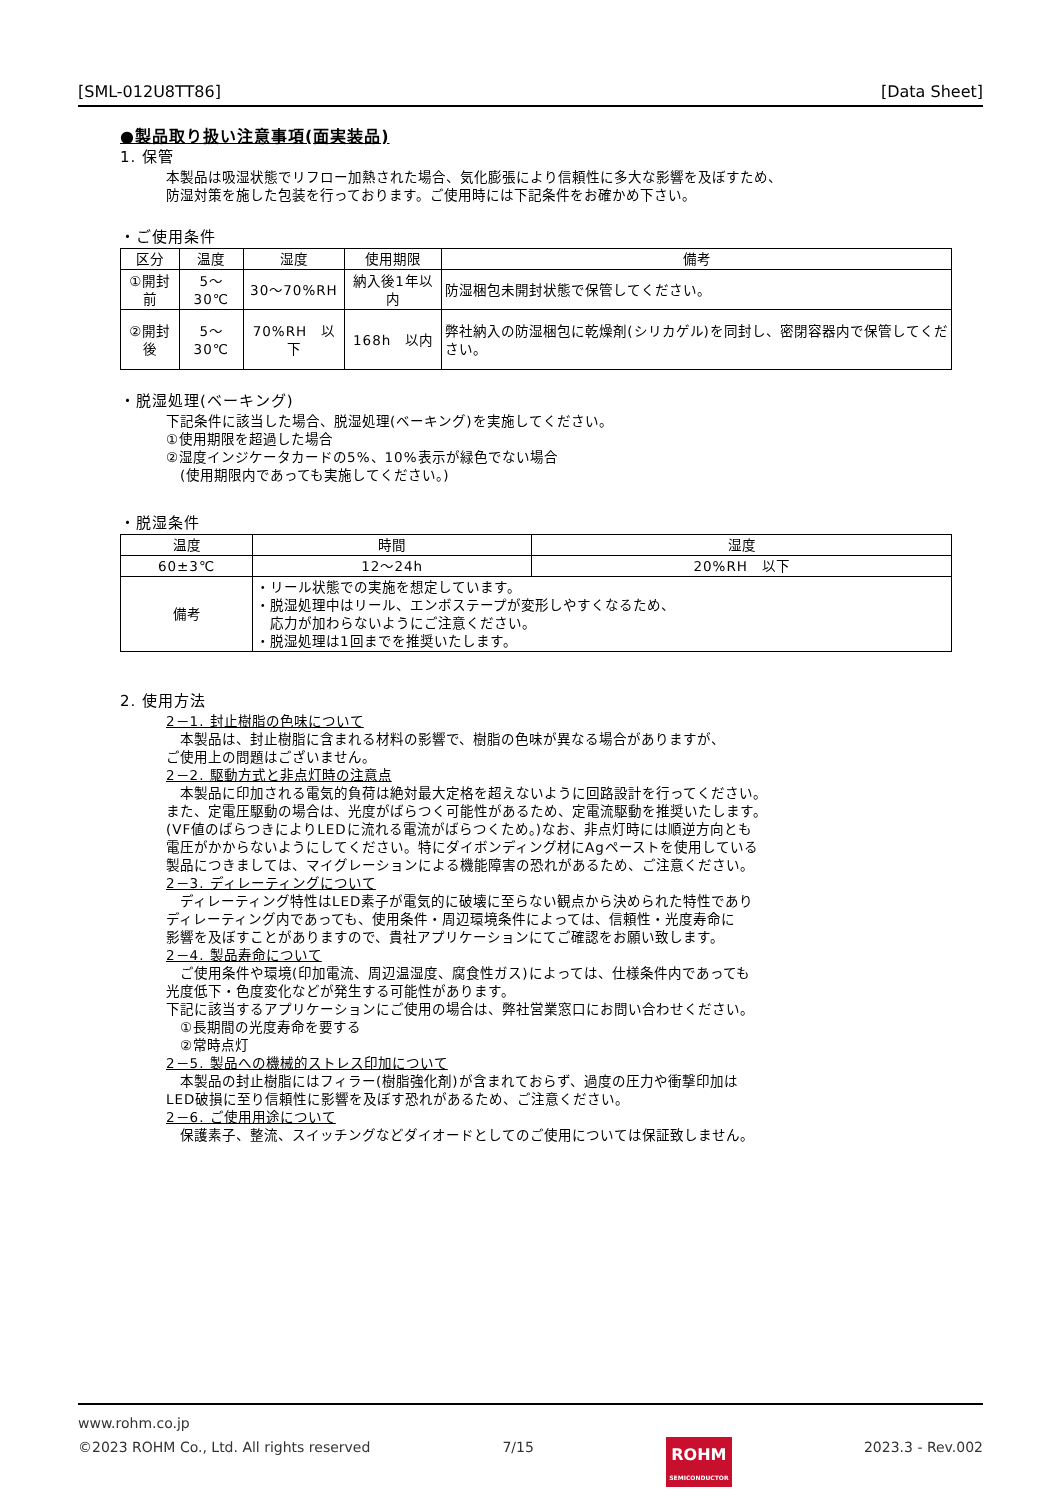[SML-012U8TT86] [Data Sheet]
●製品取り扱い注意事項(面実装品)
1. 保管
本製品は吸湿状態でリフロー加熱された場合、気化膨張により信頼性に多大な影響を及ぼすため、
防湿対策を施した包装を行っております。ご使用時には下記条件をお確かめ下さい。
・ご使用条件
| 区分 | 温度 | 湿度 | 使用期限 | 備考 |
| --- | --- | --- | --- | --- |
| ①開封前 | 5～30℃ | 30～70%RH | 納入後1年以内 | 防湿梱包未開封状態で保管してください。 |
| ②開封後 | 5～30℃ | 70%RH 以下 | 168h 以内 | 弊社納入の防湿梱包に乾燥剤(シリカゲル)を同封し、密閉容器内で保管してください。 |
・脱湿処理(ベーキング)
下記条件に該当した場合、脱湿処理(ベーキング)を実施してください。
①使用期限を超過した場合
②湿度インジケータカードの5%、10%表示が緑色でない場合
　(使用期限内であっても実施してください。)
・脱湿条件
| 温度 | | 時間 | 湿度 |
| 60±3℃ | | 12～24h | 20%RH 以下 |
| 備考 | ・リール状態での実施を想定しています。 ・脱湿処理中はリール、エンボステープが変形しやすくなるため、 応力が加わらないようにご注意ください。 ・脱湿処理は1回までを推奨いたします。 | | |
2. 使用方法
2－1. 封止樹脂の色味について
　本製品は、封止樹脂に含まれる材料の影響で、樹脂の色味が異なる場合がありますが、
ご使用上の問題はございません。
2－2. 駆動方式と非点灯時の注意点
　本製品に印加される電気的負荷は絶対最大定格を超えないように回路設計を行ってください。
また、定電圧駆動の場合は、光度がばらつく可能性があるため、定電流駆動を推奨いたします。
(VF値のばらつきによりLEDに流れる電流がばらつくため。)なお、非点灯時には順逆方向とも
電圧がかからないようにしてください。特にダイボンディング材にAgペーストを使用している
製品につきましては、マイグレーションによる機能障害の恐れがあるため、ご注意ください。
2－3. ディレーティングについて
　ディレーティング特性はLED素子が電気的に破壊に至らない観点から決められた特性であり
ディレーティング内であっても、使用条件・周辺環境条件によっては、信頼性・光度寿命に
影響を及ぼすことがありますので、貴社アプリケーションにてご確認をお願い致します。
2－4. 製品寿命について
　ご使用条件や環境(印加電流、周辺温湿度、腐食性ガス)によっては、仕様条件内であっても
光度低下・色度変化などが発生する可能性があります。
下記に該当するアプリケーションにご使用の場合は、弊社営業窓口にお問い合わせください。
　①長期間の光度寿命を要する
　②常時点灯
2－5. 製品への機械的ストレス印加について
　本製品の封止樹脂にはフィラー(樹脂強化剤)が含まれておらず、過度の圧力や衝撃印加は
LED破損に至り信頼性に影響を及ぼす恐れがあるため、ご注意ください。
2－6. ご使用用途について
　保護素子、整流、スイッチングなどダイオードとしてのご使用については保証致しません。
www.rohm.co.jp
©2023 ROHM Co., Ltd. All rights reserved
7/15
ROHM
SEMICONDUCTOR
2023.3 - Rev.002